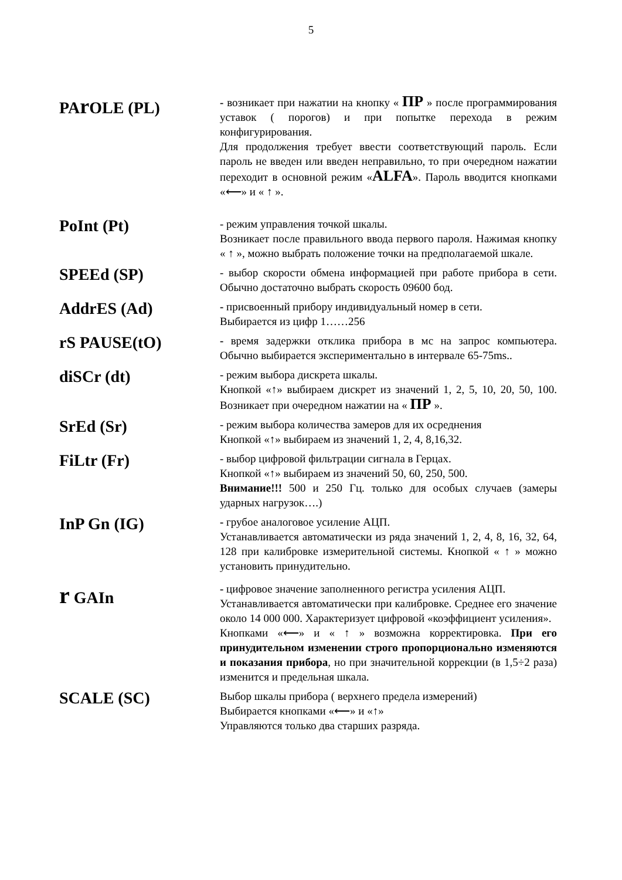5
PAr OLE (PL)
- возникает при нажатии на кнопку « ПР » после программирования уставок ( порогов) и при попытке перехода в режим конфигурирования.
Для продолжения требует ввести соответствующий пароль. Если пароль не введен или введен неправильно, то при очередном нажатии переходит в основной режим «ALFA». Пароль вводится кнопками «⟵» и « ↑ ».
PoInt (Pt)
- режим управления точкой шкалы.
Возникает после правильного ввода первого пароля. Нажимая кнопку « ↑ », можно выбрать положение точки на предполагаемой шкале.
SPEEd (SP)
- выбор скорости обмена информацией при работе прибора в сети. Обычно достаточно выбрать скорость 09600 бод.
AddrES (Ad)
- присвоенный прибору индивидуальный номер в сети.
Выбирается из цифр 1……256
rS PAUSE(tO)
- время задержки отклика прибора в мс на запрос компьютера. Обычно выбирается экспериментально в интервале 65-75ms..
diSCr (dt)
- режим выбора дискрета шкалы.
Кнопкой «↑» выбираем дискрет из значений 1, 2, 5, 10, 20, 50, 100. Возникает при очередном нажатии на « ПР ».
SrEd (Sr)
- режим выбора количества замеров для их осреднения
Кнопкой «↑» выбираем из значений 1, 2, 4, 8,16,32.
FiLtr (Fr)
- выбор цифровой фильтрации сигнала в Герцах.
Кнопкой «↑» выбираем из значений 50, 60, 250, 500.
Внимание!!! 500 и 250 Гц. только для особых случаев (замеры ударных нагрузок….)
InP Gn (IG)
- грубое аналоговое усиление АЦП.
Устанавливается автоматически из ряда значений 1, 2, 4, 8, 16, 32, 64, 128 при калибровке измерительной системы. Кнопкой « ↑ » можно установить принудительно.
r GAIn
- цифровое значение заполненного регистра усиления АЦП.
Устанавливается автоматически при калибровке. Среднее его значение около 14 000 000. Характеризует цифровой «коэффициент усиления».
Кнопками «⟵» и « ↑ » возможна корректировка. При его принудительном изменении строго пропорционально изменяются и показания прибора, но при значительной коррекции (в 1,5÷2 раза) изменится и предельная шкала.
SCALE (SC)
Выбор шкалы прибора ( верхнего предела измерений)
Выбирается кнопками «⟵» и «↑»
Управляются только два старших разряда.